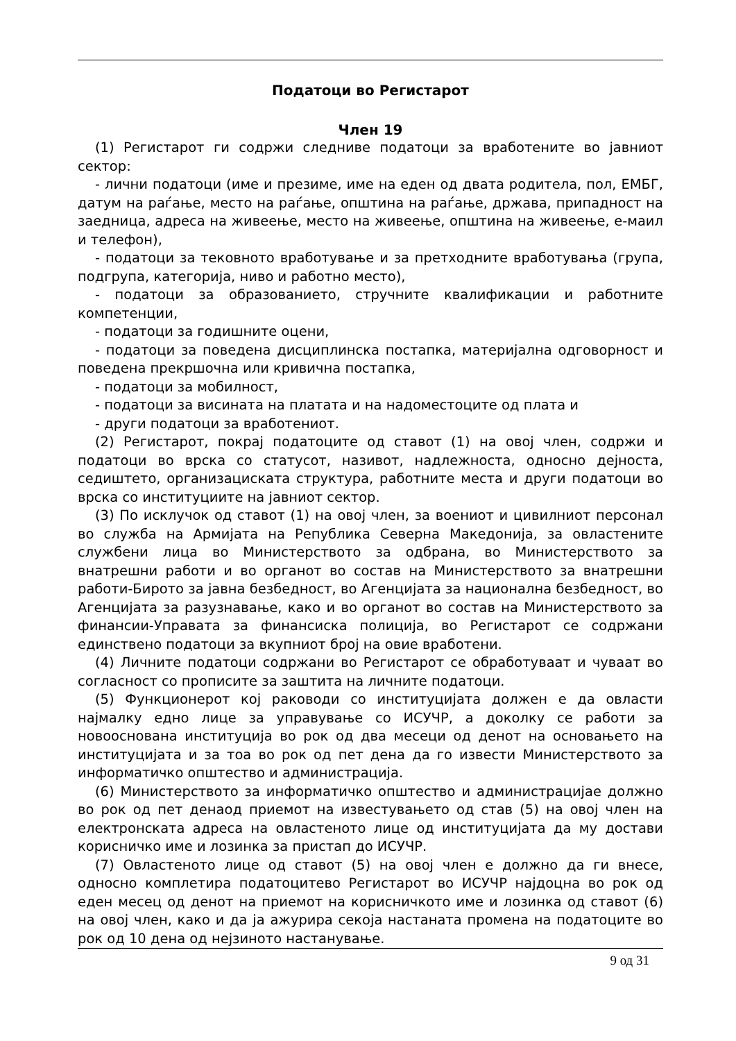Податоци во Регистарот
Член 19
(1) Регистарот ги содржи следниве податоци за вработените во јавниот сектор:
- лични податоци (име и презиме, име на еден од двата родитела, пол, ЕМБГ, датум на раѓање, место на раѓање, општина на раѓање, држава, припадност на заедница, адреса на живеење, место на живеење, општина на живеење, е-маил и телефон),
- податоци за тековното вработување и за претходните вработувања (група, подгрупа, категорија, ниво и работно место),
- податоци за образованието, стручните квалификации и работните компетенции,
- податоци за годишните оцени,
- податоци за поведена дисциплинска постапка, материјална одговорност и поведена прекршочна или кривична постапка,
- податоци за мобилност,
- податоци за висината на платата и на надоместоците од плата и
- други податоци за вработениот.
(2) Регистарот, покрај податоците од ставот (1) на овој член, содржи и податоци во врска со статусот, називот, надлежноста, односно дејноста, седиштето, организациската структура, работните места и други податоци во врска со институциите на јавниот сектор.
(3) По исклучок од ставот (1) на овој член, за воениот и цивилниот персонал во служба на Армијата на Република Северна Македонија, за овластените службени лица во Министерството за одбрана, во Министерството за внатрешни работи и во органот во состав на Министерството за внатрешни работи-Бирото за јавна безбедност, во Агенцијата за национална безбедност, во Агенцијата за разузнавање, како и во органот во состав на Министерството за финансии-Управата за финансиска полиција, во Регистарот се содржани единствено податоци за вкупниот број на овие вработени.
(4) Личните податоци содржани во Регистарот се обработуваат и чуваат во согласност со прописите за заштита на личните податоци.
(5) Функционерот кој раководи со институцијата должен е да овласти најмалку едно лице за управување со ИСУЧР, а доколку се работи за новооснована институција во рок од два месеци од денот на основањето на институцијата и за тоа во рок од пет дена да го извести Министерството за информатичко општество и администрација.
(6) Министерството за информатичко општество и администрацијае должно во рок од пет денаод приемот на известувањето од став (5) на овој член на електронската адреса на овластеното лице од институцијата да му достави корисничко име и лозинка за пристап до ИСУЧР.
(7) Овластеното лице од ставот (5) на овој член е должно да ги внесе, односно комплетира податоцитево Регистарот во ИСУЧР најдоцна во рок од еден месец од денот на приемот на корисничкото име и лозинка од ставот (6) на овој член, како и да ја ажурира секоја настаната промена на податоците во рок од 10 дена од нејзиното настанување.
9 од 31